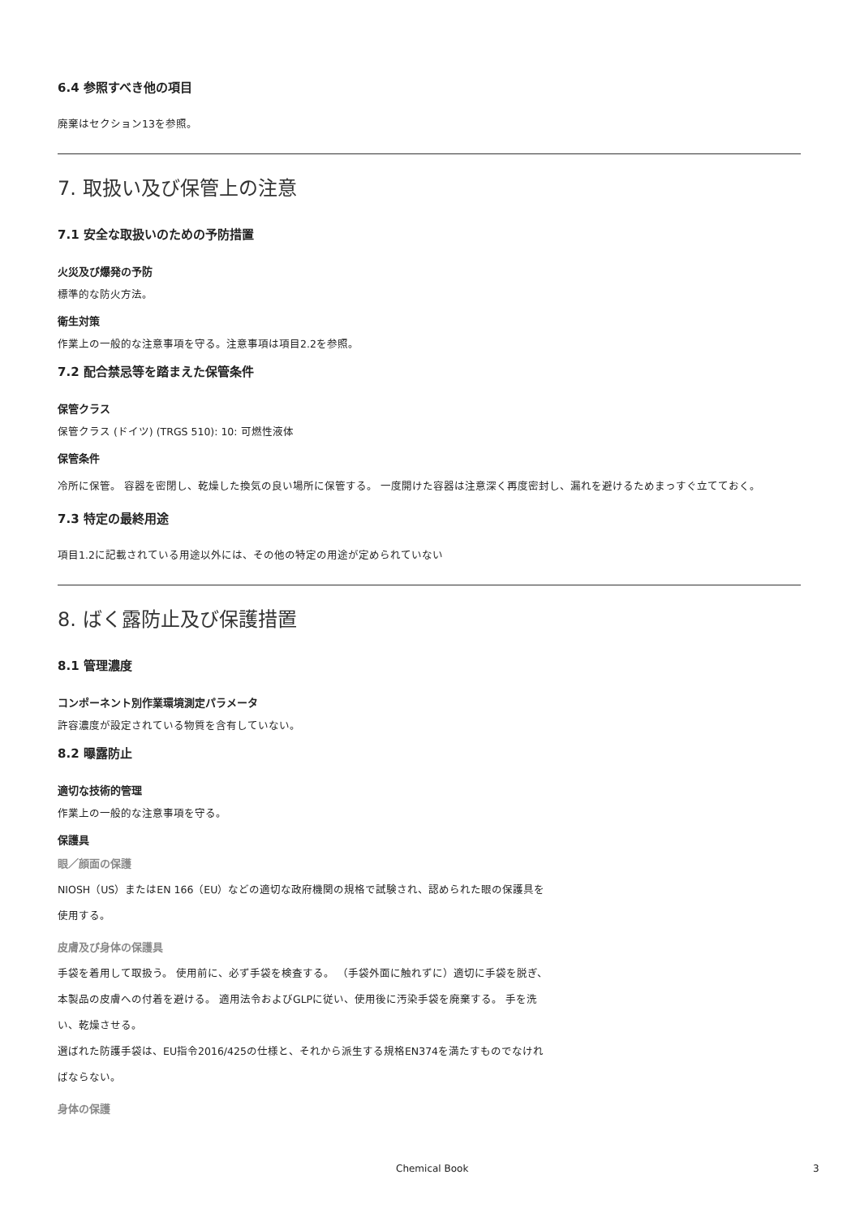6.4 参照すべき他の項目
廃棄はセクション13を参照。
7. 取扱い及び保管上の注意
7.1 安全な取扱いのための予防措置
火災及び爆発の予防
標準的な防火方法。
衛生対策
作業上の一般的な注意事項を守る。注意事項は項目2.2を参照。
7.2 配合禁忌等を踏まえた保管条件
保管クラス
保管クラス (ドイツ) (TRGS 510): 10: 可燃性液体
保管条件
冷所に保管。 容器を密閉し、乾燥した換気の良い場所に保管する。 一度開けた容器は注意深く再度密封し、漏れを避けるためまっすぐ立てておく。
7.3 特定の最終用途
項目1.2に記載されている用途以外には、その他の特定の用途が定められていない
8. ばく露防止及び保護措置
8.1 管理濃度
コンポーネント別作業環境測定パラメータ
許容濃度が設定されている物質を含有していない。
8.2 曝露防止
適切な技術的管理
作業上の一般的な注意事項を守る。
保護具
眼／顔面の保護
NIOSH（US）またはEN 166（EU）などの適切な政府機関の規格で試験され、認められた眼の保護具を使用する。
皮膚及び身体の保護具
手袋を着用して取扱う。 使用前に、必ず手袋を検査する。 （手袋外面に触れずに）適切に手袋を脱ぎ、本製品の皮膚への付着を避ける。 適用法令およびGLPに従い、使用後に汚染手袋を廃棄する。 手を洗い、乾燥させる。
選ばれた防護手袋は、EU指令2016/425の仕様と、それから派生する規格EN374を満たすものでなければならない。
身体の保護
Chemical Book 3